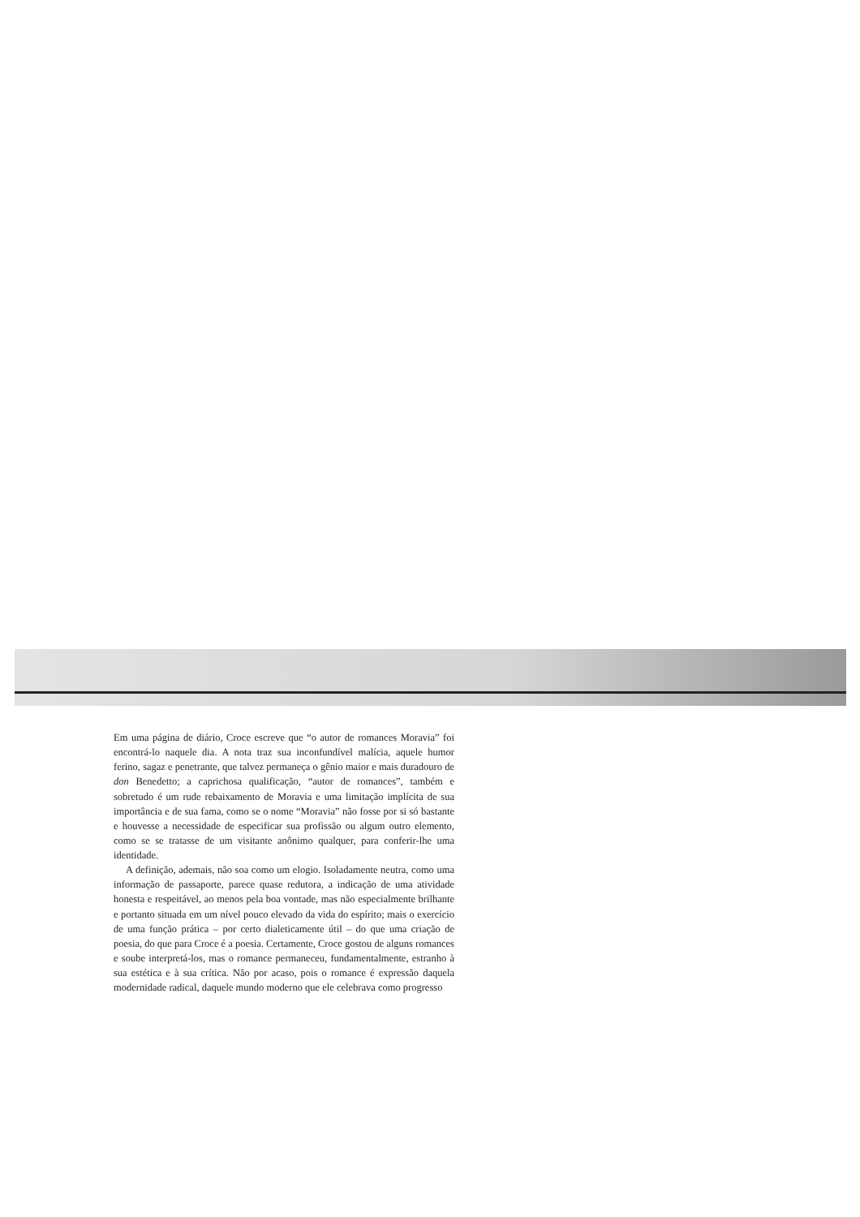Em uma página de diário, Croce escreve que “o autor de romances Moravia” foi encontrá-lo naquele dia. A nota traz sua inconfundível malícia, aquele humor ferino, sagaz e penetrante, que talvez permaneça o gênio maior e mais duradouro de don Benedetto; a caprichosa qualificação, “autor de romances”, também e sobretudo é um rude rebaixamento de Moravia e uma limitação implícita de sua importância e de sua fama, como se o nome “Moravia” não fosse por si só bastante e houvesse a necessidade de especificar sua profissão ou algum outro elemento, como se se tratasse de um visitante anônimo qualquer, para conferir-lhe uma identidade.
A definição, ademais, não soa como um elogio. Isoladamente neutra, como uma informação de passaporte, parece quase redutora, a indicação de uma atividade honesta e respeitável, ao menos pela boa vontade, mas não especialmente brilhante e portanto situada em um nível pouco elevado da vida do espírito; mais o exercício de uma função prática – por certo dialeticamente útil – do que uma criação de poesia, do que para Croce é a poesia. Certamente, Croce gostou de alguns romances e soube interpretá-los, mas o romance permaneceu, fundamentalmente, estranho à sua estética e à sua crítica. Não por acaso, pois o romance é expressão daquela modernidade radical, daquele mundo moderno que ele celebrava como progresso